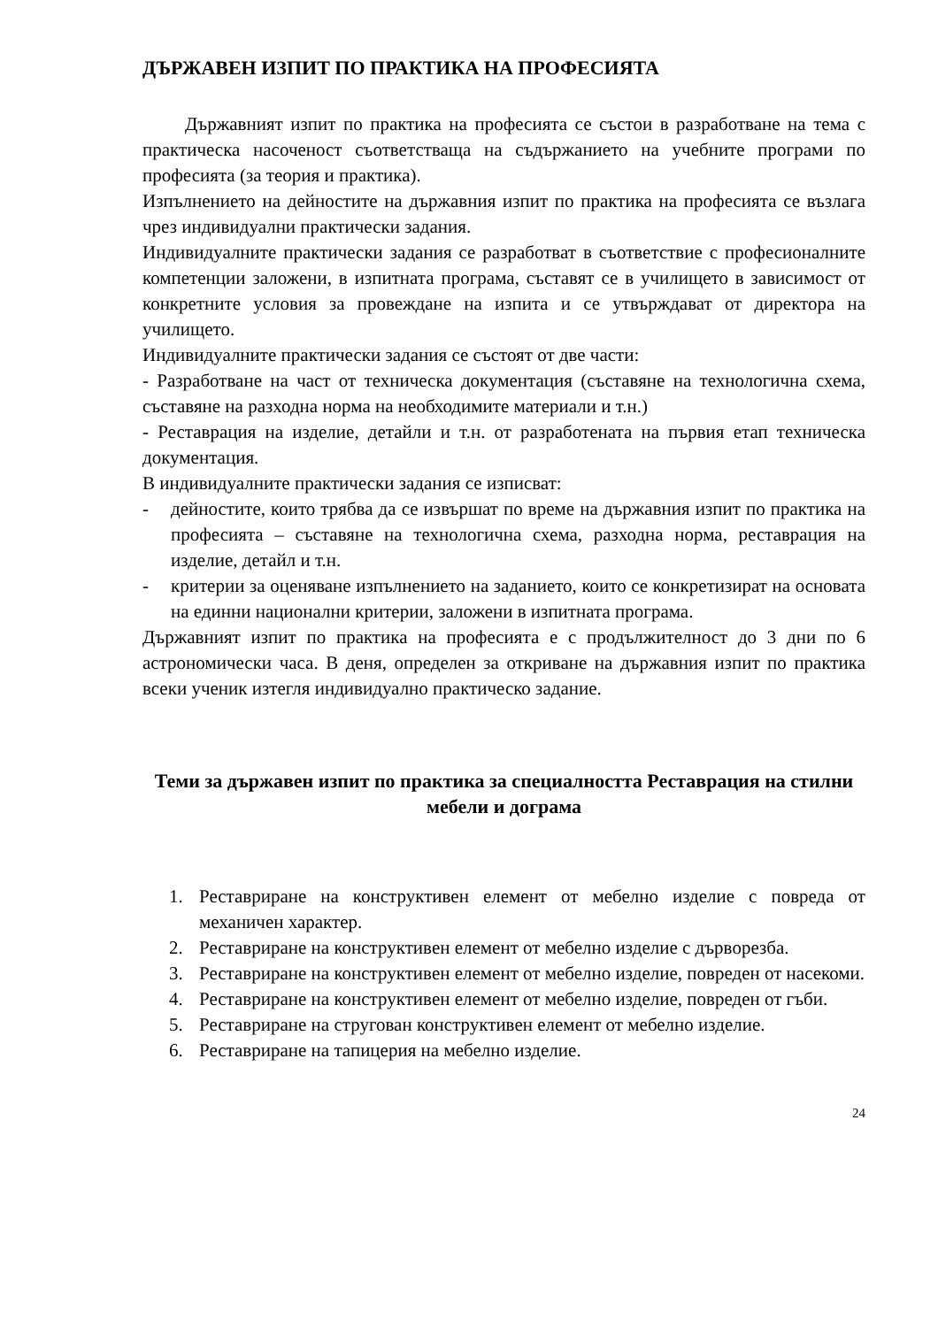ДЪРЖАВЕН ИЗПИТ ПО ПРАКТИКА НА ПРОФЕСИЯТА
Държавният изпит по практика на професията се състои в разработване на тема с практическа насоченост съответстваща на съдържанието на учебните програми по професията (за теория и практика).
Изпълнението на дейностите на държавния изпит по практика на професията се възлага чрез индивидуални практически задания.
Индивидуалните практически задания се разработват в съответствие с професионалните компетенции заложени, в изпитната програма, съставят се в училището в зависимост от конкретните условия за провеждане на изпита и се утвърждават от директора на училището.
Индивидуалните практически задания се състоят от две части:
- Разработване на част от техническа документация (съставяне на технологична схема, съставяне на разходна норма на необходимите материали и т.н.)
- Реставрация на изделие, детайли и т.н. от разработената на първия етап техническа документация.
В индивидуалните практически задания се изписват:
- дейностите, които трябва да се извършат по време на държавния изпит по практика на професията – съставяне на технологична схема, разходна норма, реставрация на изделие, детайл и т.н.
- критерии за оценяване изпълнението на заданието, които се конкретизират на основата на единни национални критерии, заложени в изпитната програма.
Държавният изпит по практика на професията е с продължителност до 3 дни по 6 астрономически часа. В деня, определен за откриване на държавния изпит по практика всеки ученик изтегля индивидуално практическо задание.
Теми за държавен изпит по практика за специалността Реставрация на стилни мебели и дограма
1. Реставриране на конструктивен елемент от мебелно изделие с повреда от механичен характер.
2. Реставриране на конструктивен елемент от мебелно изделие с дърворезба.
3. Реставриране на конструктивен елемент от мебелно изделие, повреден от насекоми.
4. Реставриране на конструктивен елемент от мебелно изделие, повреден от гъби.
5. Реставриране на стругован конструктивен елемент от мебелно изделие.
6. Реставриране на тапицерия на мебелно изделие.
24